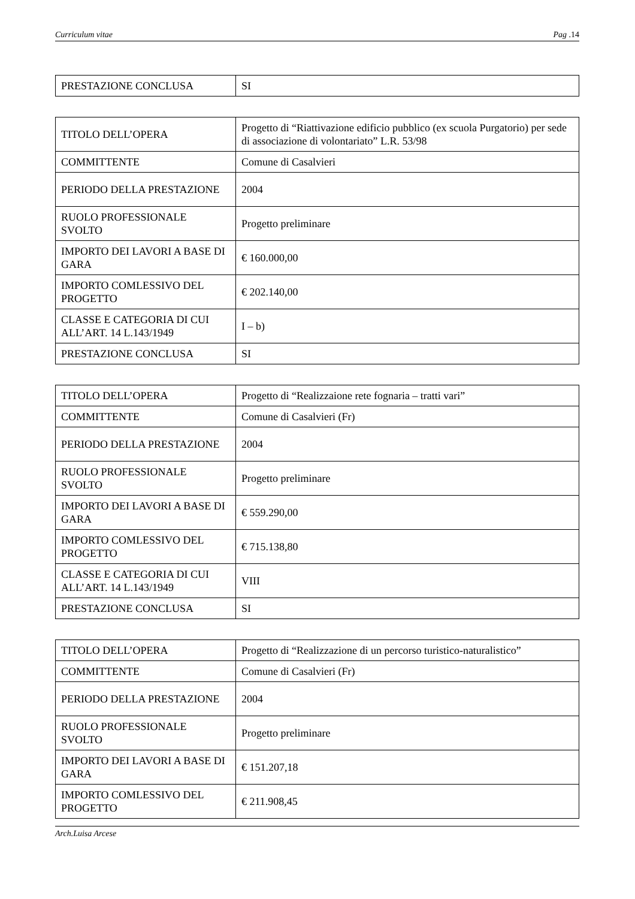Curriculum vitae Pag .14
| PRESTAZIONE CONCLUSA | SI |
| TITOLO DELL’OPERA | Progetto di “Riattivazione edificio pubblico (ex scuola Purgatorio) per sede di associazione di volontariato” L.R. 53/98 |
| COMMITTENTE | Comune di Casalvieri |
| PERIODO DELLA PRESTAZIONE | 2004 |
| RUOLO PROFESSIONALE SVOLTO | Progetto preliminare |
| IMPORTO DEI LAVORI A BASE DI GARA | € 160.000,00 |
| IMPORTO COMLESSIVO DEL PROGETTO | € 202.140,00 |
| CLASSE E CATEGORIA DI CUI ALL’ART. 14 L.143/1949 | I – b) |
| PRESTAZIONE CONCLUSA | SI |
| TITOLO DELL’OPERA | Progetto di “Realizzaione rete fognaria – tratti vari” |
| COMMITTENTE | Comune di Casalvieri (Fr) |
| PERIODO DELLA PRESTAZIONE | 2004 |
| RUOLO PROFESSIONALE SVOLTO | Progetto preliminare |
| IMPORTO DEI LAVORI A BASE DI GARA | € 559.290,00 |
| IMPORTO COMLESSIVO DEL PROGETTO | € 715.138,80 |
| CLASSE E CATEGORIA DI CUI ALL’ART. 14 L.143/1949 | VIII |
| PRESTAZIONE CONCLUSA | SI |
| TITOLO DELL’OPERA | Progetto di “Realizzazione di un percorso turistico-naturalistico” |
| COMMITTENTE | Comune di Casalvieri (Fr) |
| PERIODO DELLA PRESTAZIONE | 2004 |
| RUOLO PROFESSIONALE SVOLTO | Progetto preliminare |
| IMPORTO DEI LAVORI A BASE DI GARA | € 151.207,18 |
| IMPORTO COMLESSIVO DEL PROGETTO | € 211.908,45 |
Arch.Luisa Arcese